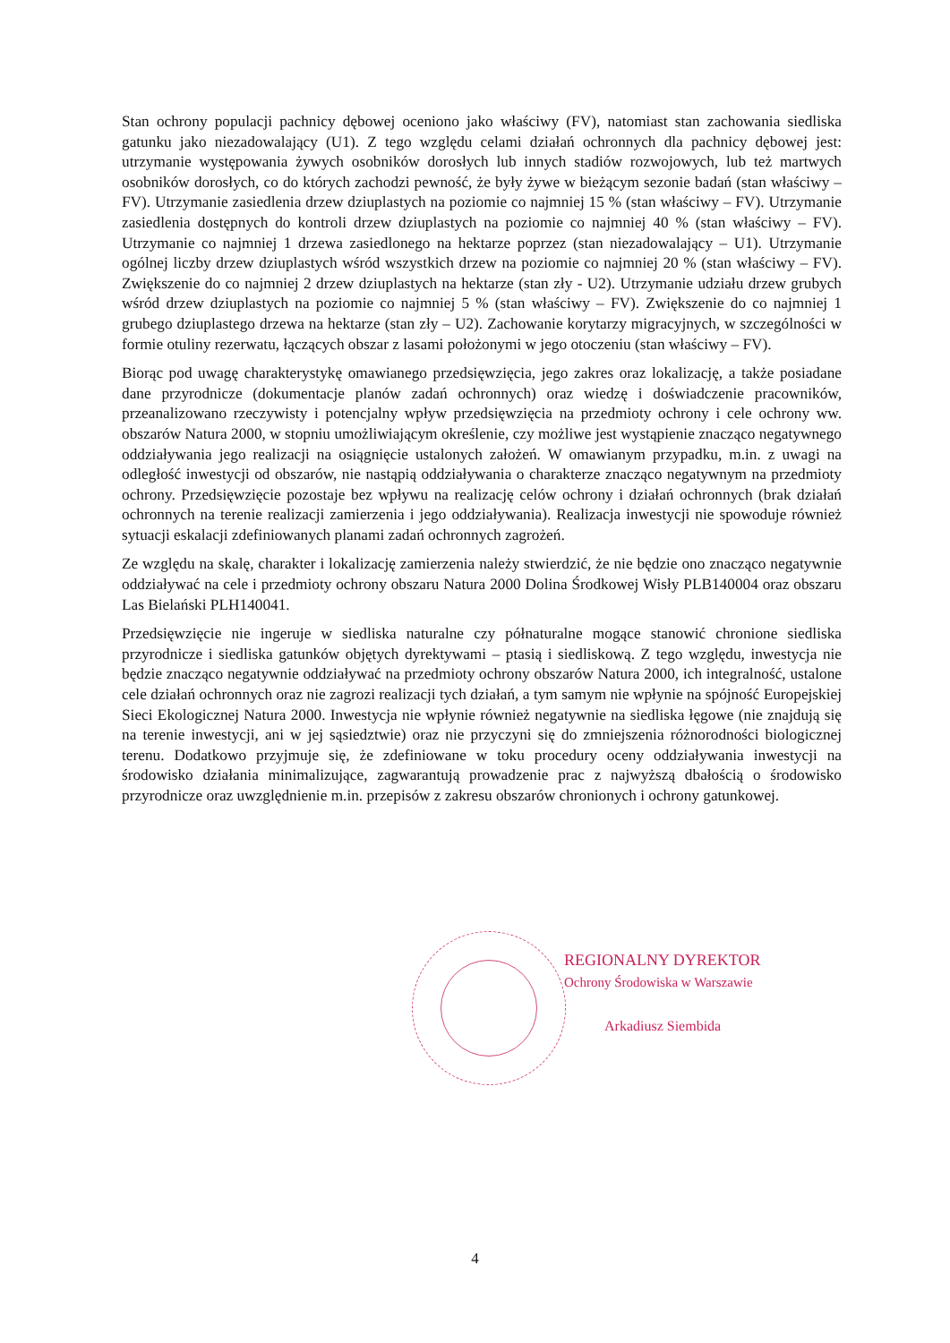Stan ochrony populacji pachnicy dębowej oceniono jako właściwy (FV), natomiast stan zachowania siedliska gatunku jako niezadowalający (U1). Z tego względu celami działań ochronnych dla pachnicy dębowej jest: utrzymanie występowania żywych osobników dorosłych lub innych stadiów rozwojowych, lub też martwych osobników dorosłych, co do których zachodzi pewność, że były żywe w bieżącym sezonie badań (stan właściwy – FV). Utrzymanie zasiedlenia drzew dziuplastych na poziomie co najmniej 15 % (stan właściwy – FV). Utrzymanie zasiedlenia dostępnych do kontroli drzew dziuplastych na poziomie co najmniej 40 % (stan właściwy – FV). Utrzymanie co najmniej 1 drzewa zasiedlonego na hektarze poprzez (stan niezadowalający – U1). Utrzymanie ogólnej liczby drzew dziuplastych wśród wszystkich drzew na poziomie co najmniej 20 % (stan właściwy – FV). Zwiększenie do co najmniej 2 drzew dziuplastych na hektarze (stan zły - U2). Utrzymanie udziału drzew grubych wśród drzew dziuplastych na poziomie co najmniej 5 % (stan właściwy – FV). Zwiększenie do co najmniej 1 grubego dziuplastego drzewa na hektarze (stan zły – U2). Zachowanie korytarzy migracyjnych, w szczególności w formie otuliny rezerwatu, łączących obszar z lasami położonymi w jego otoczeniu (stan właściwy – FV).
Biorąc pod uwagę charakterystykę omawianego przedsięwzięcia, jego zakres oraz lokalizację, a także posiadane dane przyrodnicze (dokumentacje planów zadań ochronnych) oraz wiedzę i doświadczenie pracowników, przeanalizowano rzeczywisty i potencjalny wpływ przedsięwzięcia na przedmioty ochrony i cele ochrony ww. obszarów Natura 2000, w stopniu umożliwiającym określenie, czy możliwe jest wystąpienie znacząco negatywnego oddziaływania jego realizacji na osiągnięcie ustalonych założeń. W omawianym przypadku, m.in. z uwagi na odległość inwestycji od obszarów, nie nastąpią oddziaływania o charakterze znacząco negatywnym na przedmioty ochrony. Przedsięwzięcie pozostaje bez wpływu na realizację celów ochrony i działań ochronnych (brak działań ochronnych na terenie realizacji zamierzenia i jego oddziaływania). Realizacja inwestycji nie spowoduje również sytuacji eskalacji zdefiniowanych planami zadań ochronnych zagrożeń.
Ze względu na skalę, charakter i lokalizację zamierzenia należy stwierdzić, że nie będzie ono znacząco negatywnie oddziaływać na cele i przedmioty ochrony obszaru Natura 2000 Dolina Środkowej Wisły PLB140004 oraz obszaru Las Bielański PLH140041.
Przedsięwzięcie nie ingeruje w siedliska naturalne czy półnaturalne mogące stanowić chronione siedliska przyrodnicze i siedliska gatunków objętych dyrektywami – ptasią i siedliskową. Z tego względu, inwestycja nie będzie znacząco negatywnie oddziaływać na przedmioty ochrony obszarów Natura 2000, ich integralność, ustalone cele działań ochronnych oraz nie zagrozi realizacji tych działań, a tym samym nie wpłynie na spójność Europejskiej Sieci Ekologicznej Natura 2000. Inwestycja nie wpłynie również negatywnie na siedliska łęgowe (nie znajdują się na terenie inwestycji, ani w jej sąsiedztwie) oraz nie przyczyni się do zmniejszenia różnorodności biologicznej terenu. Dodatkowo przyjmuje się, że zdefiniowane w toku procedury oceny oddziaływania inwestycji na środowisko działania minimalizujące, zagwarantują prowadzenie prac z najwyższą dbałością o środowisko przyrodnicze oraz uwzględnienie m.in. przepisów z zakresu obszarów chronionych i ochrony gatunkowej.
REGIONALNY DYREKTOR
Ochrony Środowiska w Warszawie
Arkadiusz Siembida
4